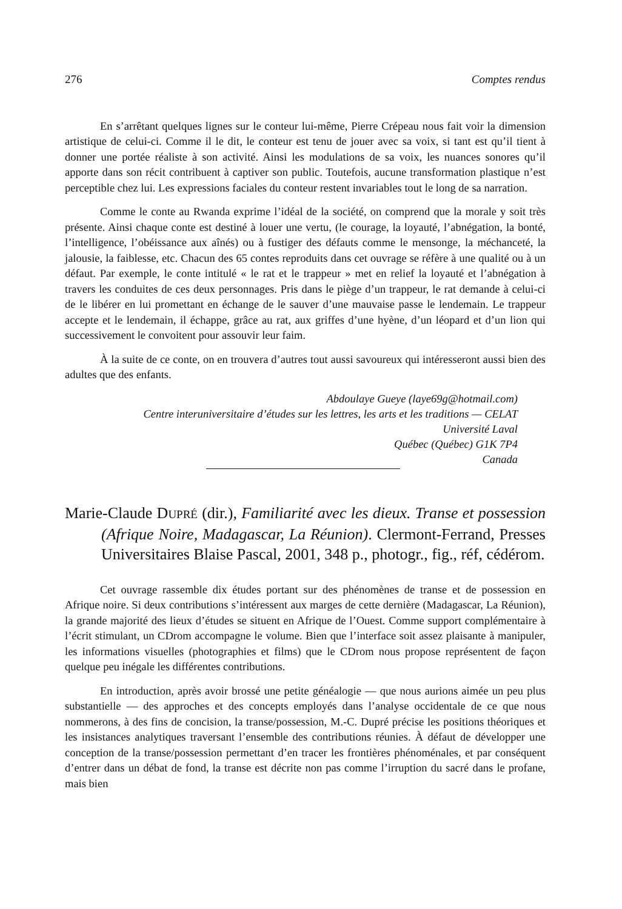276 Comptes rendus
En s’arrêtant quelques lignes sur le conteur lui-même, Pierre Crépeau nous fait voir la dimension artistique de celui-ci. Comme il le dit, le conteur est tenu de jouer avec sa voix, si tant est qu’il tient à donner une portée réaliste à son activité. Ainsi les modulations de sa voix, les nuances sonores qu’il apporte dans son récit contribuent à captiver son public. Toutefois, aucune transformation plastique n’est perceptible chez lui. Les expressions faciales du conteur restent invariables tout le long de sa narration.
Comme le conte au Rwanda exprime l’idéal de la société, on comprend que la morale y soit très présente. Ainsi chaque conte est destiné à louer une vertu, (le courage, la loyauté, l’abnégation, la bonté, l’intelligence, l’obéissance aux aînés) ou à fustiger des défauts comme le mensonge, la méchanceté, la jalousie, la faiblesse, etc. Chacun des 65 contes reproduits dans cet ouvrage se réfère à une qualité ou à un défaut. Par exemple, le conte intitulé « le rat et le trappeur » met en relief la loyauté et l’abnégation à travers les conduites de ces deux personnages. Pris dans le piège d’un trappeur, le rat demande à celui-ci de le libérer en lui promettant en échange de le sauver d’une mauvaise passe le lendemain. Le trappeur accepte et le lendemain, il échappe, grâce au rat, aux griffes d’une hyène, d’un léopard et d’un lion qui successivement le convoitent pour assouvir leur faim.
À la suite de ce conte, on en trouvera d’autres tout aussi savoureux qui intéresseront aussi bien des adultes que des enfants.
Abdoulaye Gueye (laye69g@hotmail.com)
Centre interuniversitaire d’études sur les lettres, les arts et les traditions — CELAT
Université Laval
Québec (Québec) G1K 7P4
Canada
Marie-Claude DUPRÉ (dir.), Familiarité avec les dieux. Transe et possession (Afrique Noire, Madagascar, La Réunion). Clermont-Ferrand, Presses Universitaires Blaise Pascal, 2001, 348 p., photogr., fig., réf, cédérom.
Cet ouvrage rassemble dix études portant sur des phénomènes de transe et de possession en Afrique noire. Si deux contributions s’intéressent aux marges de cette dernière (Madagascar, La Réunion), la grande majorité des lieux d’études se situent en Afrique de l’Ouest. Comme support complémentaire à l’écrit stimulant, un CDrom accompagne le volume. Bien que l’interface soit assez plaisante à manipuler, les informations visuelles (photographies et films) que le CDrom nous propose représentent de façon quelque peu inégale les différentes contributions.
En introduction, après avoir brossé une petite généalogie — que nous aurions aimée un peu plus substantielle — des approches et des concepts employés dans l’analyse occidentale de ce que nous nommerons, à des fins de concision, la transe/possession, M.-C. Dupré précise les positions théoriques et les insistances analytiques traversant l’ensemble des contributions réunies. À défaut de développer une conception de la transe/possession permettant d’en tracer les frontières phénoménales, et par conséquent d’entrer dans un débat de fond, la transe est décrite non pas comme l’irruption du sacré dans le profane, mais bien